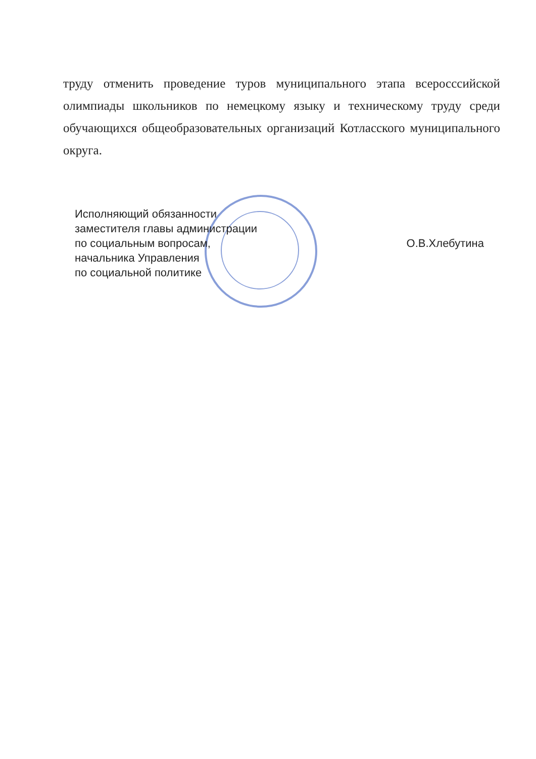труду отменить проведение туров муниципального этапа всеросссийской олимпиады школьников по немецкому языку и техническому труду среди обучающихся общеобразовательных организаций Котласского муниципального округа.
Исполняющий обязанности
заместителя главы администрации
по социальным вопросам,
начальника Управления
по социальной политике
О.В.Хлебутина